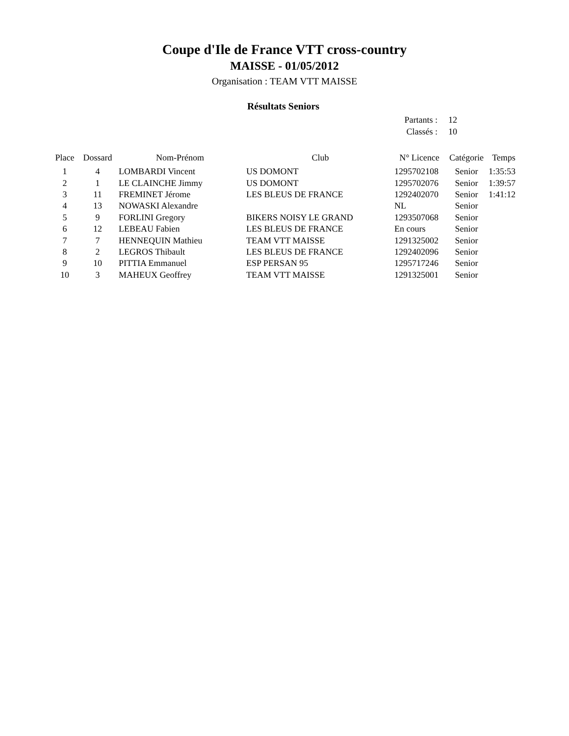Coupe d'Ile de France VTT cross-country
MAISSE - 01/05/2012
Organisation : TEAM VTT MAISSE
Résultats Seniors
| Partants : | 12 |
| Classés : | 10 |
| Place | Dossard | Nom-Prénom | Club | N° Licence | Catégorie | Temps |
| --- | --- | --- | --- | --- | --- | --- |
| 1 | 4 | LOMBARDI Vincent | US DOMONT | 1295702108 | Senior | 1:35:53 |
| 2 | 1 | LE CLAINCHE Jimmy | US DOMONT | 1295702076 | Senior | 1:39:57 |
| 3 | 11 | FREMINET Jérome | LES BLEUS DE FRANCE | 1292402070 | Senior | 1:41:12 |
| 4 | 13 | NOWASKI Alexandre | | NL | Senior | |
| 5 | 9 | FORLINI Gregory | BIKERS NOISY LE GRAND | 1293507068 | Senior | |
| 6 | 12 | LEBEAU Fabien | LES BLEUS DE FRANCE | En cours | Senior | |
| 7 | 7 | HENNEQUIN Mathieu | TEAM VTT MAISSE | 1291325002 | Senior | |
| 8 | 2 | LEGROS Thibault | LES BLEUS DE FRANCE | 1292402096 | Senior | |
| 9 | 10 | PITTIA Emmanuel | ESP PERSAN 95 | 1295717246 | Senior | |
| 10 | 3 | MAHEUX Geoffrey | TEAM VTT MAISSE | 1291325001 | Senior | |